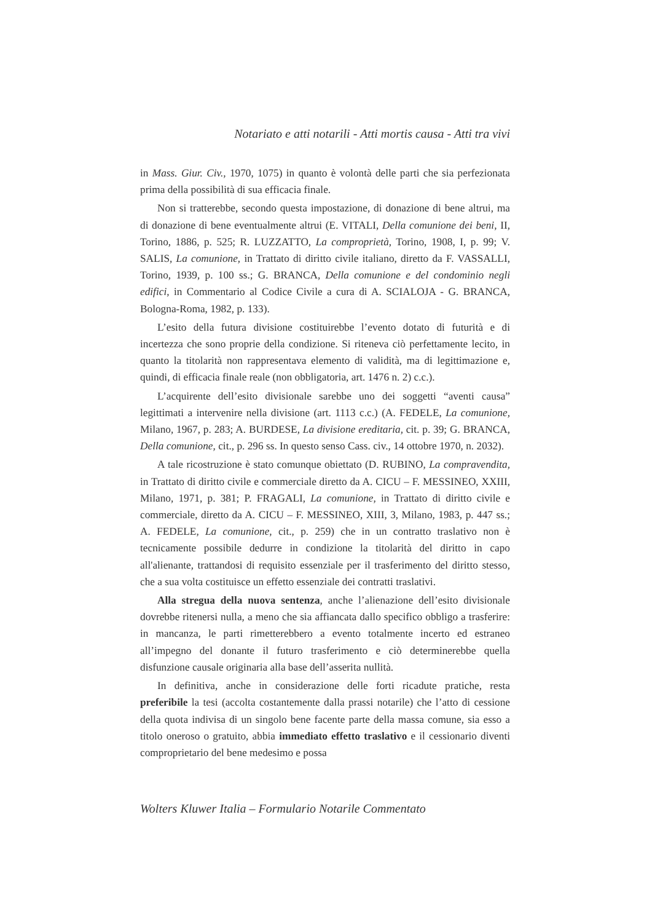Notariato e atti notarili - Atti mortis causa - Atti tra vivi
in Mass. Giur. Civ., 1970, 1075) in quanto è volontà delle parti che sia perfezionata prima della possibilità di sua efficacia finale.
Non si tratterebbe, secondo questa impostazione, di donazione di bene altrui, ma di donazione di bene eventualmente altrui (E. VITALI, Della comunione dei beni, II, Torino, 1886, p. 525; R. LUZZATTO, La comproprietà, Torino, 1908, I, p. 99; V. SALIS, La comunione, in Trattato di diritto civile italiano, diretto da F. VASSALLI, Torino, 1939, p. 100 ss.; G. BRANCA, Della comunione e del condominio negli edifici, in Commentario al Codice Civile a cura di A. SCIALOJA - G. BRANCA, Bologna-Roma, 1982, p. 133).
L’esito della futura divisione costituirebbe l’evento dotato di futurità e di incertezza che sono proprie della condizione. Si riteneva ciò perfettamente lecito, in quanto la titolarità non rappresentava elemento di validità, ma di legittimazione e, quindi, di efficacia finale reale (non obbligatoria, art. 1476 n. 2) c.c.).
L’acquirente dell’esito divisionale sarebbe uno dei soggetti “aventi causa” legittimati a intervenire nella divisione (art. 1113 c.c.) (A. FEDELE, La comunione, Milano, 1967, p. 283; A. BURDESE, La divisione ereditaria, cit. p. 39; G. BRANCA, Della comunione, cit., p. 296 ss. In questo senso Cass. civ., 14 ottobre 1970, n. 2032).
A tale ricostruzione è stato comunque obiettato (D. RUBINO, La compravendita, in Trattato di diritto civile e commerciale diretto da A. CICU – F. MESSINEO, XXIII, Milano, 1971, p. 381; P. FRAGALI, La comunione, in Trattato di diritto civile e commerciale, diretto da A. CICU – F. MESSINEO, XIII, 3, Milano, 1983, p. 447 ss.; A. FEDELE, La comunione, cit., p. 259) che in un contratto traslativo non è tecnicamente possibile dedurre in condizione la titolarità del diritto in capo all'alienante, trattandosi di requisito essenziale per il trasferimento del diritto stesso, che a sua volta costituisce un effetto essenziale dei contratti traslativi.
Alla stregua della nuova sentenza, anche l’alienazione dell’esito divisionale dovrebbe ritenersi nulla, a meno che sia affiancata dallo specifico obbligo a trasferire: in mancanza, le parti rimetterebbero a evento totalmente incerto ed estraneo all’impegno del donante il futuro trasferimento e ciò determinerebbe quella disfunzione causale originaria alla base dell’asserita nullità.
In definitiva, anche in considerazione delle forti ricadute pratiche, resta preferibile la tesi (accolta costantemente dalla prassi notarile) che l’atto di cessione della quota indivisa di un singolo bene facente parte della massa comune, sia esso a titolo oneroso o gratuito, abbia immediato effetto traslativo e il cessionario diventi comproprietario del bene medesimo e possa
Wolters Kluwer Italia – Formulario Notarile Commentato